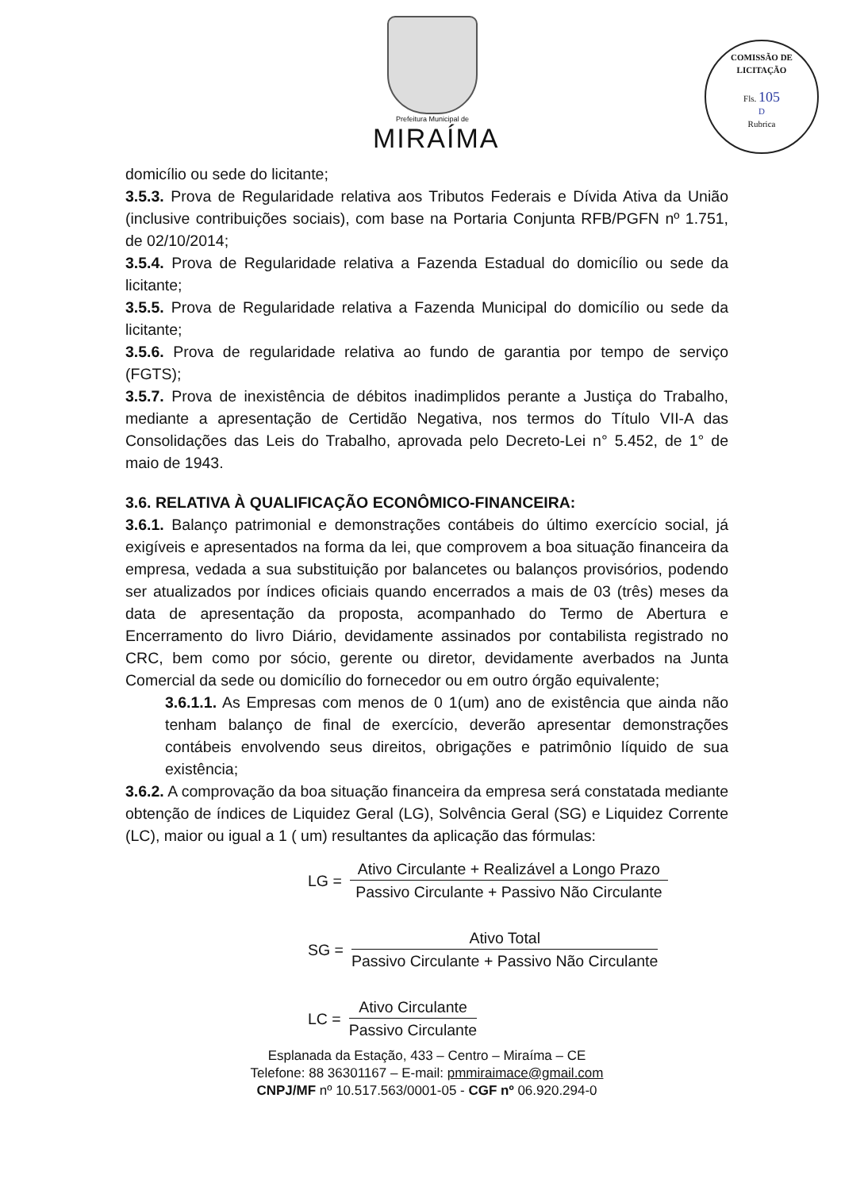Prefeitura Municipal de
MIRAÍMA
COMISSÃO DE LICITAÇÃO
Fls. 105
D
Rubrica
domicílio ou sede do licitante;
3.5.3. Prova de Regularidade relativa aos Tributos Federais e Dívida Ativa da União (inclusive contribuições sociais), com base na Portaria Conjunta RFB/PGFN nº 1.751, de 02/10/2014;
3.5.4. Prova de Regularidade relativa a Fazenda Estadual do domicílio ou sede da licitante;
3.5.5. Prova de Regularidade relativa a Fazenda Municipal do domicílio ou sede da licitante;
3.5.6. Prova de regularidade relativa ao fundo de garantia por tempo de serviço (FGTS);
3.5.7. Prova de inexistência de débitos inadimplidos perante a Justiça do Trabalho, mediante a apresentação de Certidão Negativa, nos termos do Título VII-A das Consolidações das Leis do Trabalho, aprovada pelo Decreto-Lei n° 5.452, de 1° de maio de 1943.
3.6. RELATIVA À QUALIFICAÇÃO ECONÔMICO-FINANCEIRA:
3.6.1. Balanço patrimonial e demonstrações contábeis do último exercício social, já exigíveis e apresentados na forma da lei, que comprovem a boa situação financeira da empresa, vedada a sua substituição por balancetes ou balanços provisórios, podendo ser atualizados por índices oficiais quando encerrados a mais de 03 (três) meses da data de apresentação da proposta, acompanhado do Termo de Abertura e Encerramento do livro Diário, devidamente assinados por contabilista registrado no CRC, bem como por sócio, gerente ou diretor, devidamente averbados na Junta Comercial da sede ou domicílio do fornecedor ou em outro órgão equivalente;
3.6.1.1. As Empresas com menos de 0 1(um) ano de existência que ainda não tenham balanço de final de exercício, deverão apresentar demonstrações contábeis envolvendo seus direitos, obrigações e patrimônio líquido de sua existência;
3.6.2. A comprovação da boa situação financeira da empresa será constatada mediante obtenção de índices de Liquidez Geral (LG), Solvência Geral (SG) e Liquidez Corrente (LC), maior ou igual a 1 ( um) resultantes da aplicação das fórmulas:
LG =
Ativo Circulante + Realizável a Longo Prazo
Passivo Circulante + Passivo Não Circulante
SG =
Ativo Total
Passivo Circulante + Passivo Não Circulante
LC =
Ativo Circulante
Passivo Circulante
Esplanada da Estação, 433 – Centro – Miraíma – CE
Telefone: 88 36301167 – E-mail: pmmiraimace@gmail.com
CNPJ/MF nº 10.517.563/0001-05 - CGF nº 06.920.294-0